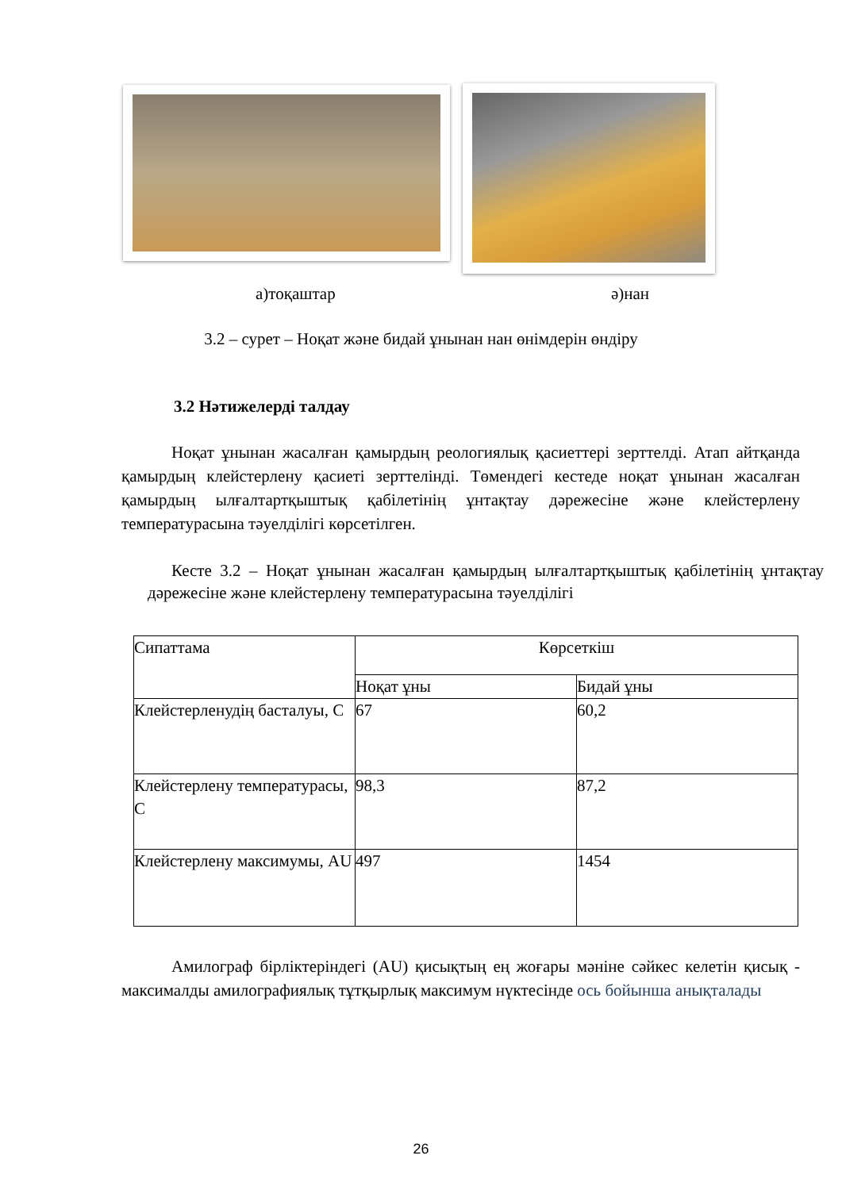а)тоқаштар ә)нан
3.2 – сурет – Ноқат және бидай ұнынан нан өнімдерін өндіру
3.2 Нәтижелерді талдау
Ноқат ұнынан жасалған қамырдың реологиялық қасиеттері зерттелді. Атап айтқанда қамырдың клейстерлену қасиеті зерттелінді. Төмендегі кестеде ноқат ұнынан жасалған қамырдың ылғалтартқыштық қабілетінің ұнтақтау дәрежесіне және клейстерлену температурасына тәуелділігі көрсетілген.
Кесте 3.2 – Ноқат ұнынан жасалған қамырдың ылғалтартқыштық қабілетінің ұнтақтау дәрежесіне және клейстерлену температурасына тәуелділігі
| Сипаттама | Көрсеткіш | |
| | Ноқат ұны | Бидай ұны |
| Клейстерленудің басталуы, С | 67 | 60,2 |
| Клейстерлену температурасы, С | 98,3 | 87,2 |
| Клейстерлену максимумы, AU | 497 | 1454 |
Амилограф бірліктеріндегі (AU) қисықтың ең жоғары мәніне сәйкес келетін қисық - максималды амилографиялық тұтқырлық максимум нүктесінде ось бойынша анықталады
26